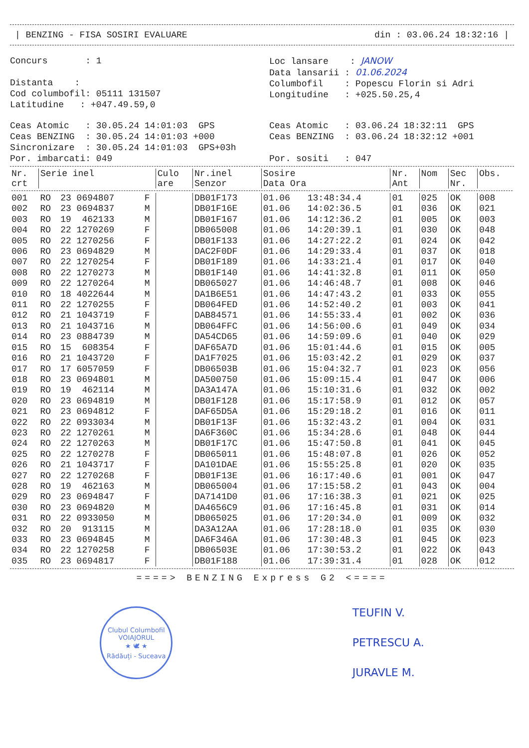| BENZING - FISA SOSIRI EVALUARE din : 03.06.24 18:32:16 |
Concurs : 1
Distanta :
Cod columbofil: 05111 131507
Latitudine : +047.49.59,0
Loc lansare : JANOW
Data lansarii : 01.06.2024
Columbofil : Popescu Florin si Adri
Longitudine : +025.50.25,4
Ceas Atomic : 30.05.24 14:01:03 GPS
Ceas BENZING : 30.05.24 14:01:03 +000
Sincronizare : 30.05.24 14:01:03 GPS+03h
Por. imbarcati: 049
Ceas Atomic : 03.06.24 18:32:11 GPS
Ceas BENZING : 03.06.24 18:32:12 +001
Por. sositi : 047
| Nr. crt | Serie inel | | | Culo are | Nr.inel Senzor | Sosire Data Ora | | Nr. Ant | Nom | Sec Nr. | Obs. |
| --- | --- | --- | --- | --- | --- | --- | --- | --- | --- | --- | --- |
| 001 | RO | 23 0694807 | F | | DB01F173 | 01.06 | 13:48:34.4 | 01 | 025 | OK | 008 |
| 002 | RO | 23 0694837 | M | | DB01F16E | 01.06 | 14:02:36.5 | 01 | 036 | OK | 021 |
| 003 | RO | 19 462133 | M | | DB01F167 | 01.06 | 14:12:36.2 | 01 | 005 | OK | 003 |
| 004 | RO | 22 1270269 | F | | DB065008 | 01.06 | 14:20:39.1 | 01 | 030 | OK | 048 |
| 005 | RO | 22 1270256 | F | | DB01F133 | 01.06 | 14:27:22.2 | 01 | 024 | OK | 042 |
| 006 | RO | 23 0694829 | M | | DAC2F0DF | 01.06 | 14:29:33.4 | 01 | 037 | OK | 018 |
| 007 | RO | 22 1270254 | F | | DB01F189 | 01.06 | 14:33:21.4 | 01 | 017 | OK | 040 |
| 008 | RO | 22 1270273 | M | | DB01F140 | 01.06 | 14:41:32.8 | 01 | 011 | OK | 050 |
| 009 | RO | 22 1270264 | M | | DB065027 | 01.06 | 14:46:48.7 | 01 | 008 | OK | 046 |
| 010 | RO | 18 4022644 | M | | DA1B6E51 | 01.06 | 14:47:43.2 | 01 | 033 | OK | 055 |
| 011 | RO | 22 1270255 | F | | DB064FED | 01.06 | 14:52:40.2 | 01 | 003 | OK | 041 |
| 012 | RO | 21 1043719 | F | | DAB84571 | 01.06 | 14:55:33.4 | 01 | 002 | OK | 036 |
| 013 | RO | 21 1043716 | M | | DB064FFC | 01.06 | 14:56:00.6 | 01 | 049 | OK | 034 |
| 014 | RO | 23 0884739 | M | | DA54CD65 | 01.06 | 14:59:09.6 | 01 | 040 | OK | 029 |
| 015 | RO | 15 608354 | F | | DAF65A7D | 01.06 | 15:01:44.6 | 01 | 015 | OK | 005 |
| 016 | RO | 21 1043720 | F | | DA1F7025 | 01.06 | 15:03:42.2 | 01 | 029 | OK | 037 |
| 017 | RO | 17 6057059 | F | | DB06503B | 01.06 | 15:04:32.7 | 01 | 023 | OK | 056 |
| 018 | RO | 23 0694801 | M | | DA500750 | 01.06 | 15:09:15.4 | 01 | 047 | OK | 006 |
| 019 | RO | 19 462114 | M | | DA3A147A | 01.06 | 15:10:31.6 | 01 | 032 | OK | 002 |
| 020 | RO | 23 0694819 | M | | DB01F128 | 01.06 | 15:17:58.9 | 01 | 012 | OK | 057 |
| 021 | RO | 23 0694812 | F | | DAF65D5A | 01.06 | 15:29:18.2 | 01 | 016 | OK | 011 |
| 022 | RO | 22 0933034 | M | | DB01F13F | 01.06 | 15:32:43.2 | 01 | 004 | OK | 031 |
| 023 | RO | 22 1270261 | M | | DA6F360C | 01.06 | 15:34:28.6 | 01 | 048 | OK | 044 |
| 024 | RO | 22 1270263 | M | | DB01F17C | 01.06 | 15:47:50.8 | 01 | 041 | OK | 045 |
| 025 | RO | 22 1270278 | F | | DB065011 | 01.06 | 15:48:07.8 | 01 | 026 | OK | 052 |
| 026 | RO | 21 1043717 | F | | DA101DAE | 01.06 | 15:55:25.8 | 01 | 020 | OK | 035 |
| 027 | RO | 22 1270268 | F | | DB01F13E | 01.06 | 16:17:40.6 | 01 | 001 | OK | 047 |
| 028 | RO | 19 462163 | M | | DB065004 | 01.06 | 17:15:58.2 | 01 | 043 | OK | 004 |
| 029 | RO | 23 0694847 | F | | DA7141D0 | 01.06 | 17:16:38.3 | 01 | 021 | OK | 025 |
| 030 | RO | 23 0694820 | M | | DA4656C9 | 01.06 | 17:16:45.8 | 01 | 031 | OK | 014 |
| 031 | RO | 22 0933050 | M | | DB065025 | 01.06 | 17:20:34.0 | 01 | 009 | OK | 032 |
| 032 | RO | 20 913115 | M | | DA3A12AA | 01.06 | 17:28:18.0 | 01 | 035 | OK | 030 |
| 033 | RO | 23 0694845 | M | | DA6F346A | 01.06 | 17:30:48.3 | 01 | 045 | OK | 023 |
| 034 | RO | 22 1270258 | F | | DB06503E | 01.06 | 17:30:53.2 | 01 | 022 | OK | 043 |
| 035 | RO | 23 0694817 | F | | DB01F188 | 01.06 | 17:39:31.4 | 01 | 028 | OK | 012 |
====> BENZING Express G2 <====
Clubul Columbofil
VOIAJORUL
★ 🕊 ★
Rădăuți - Suceava
TEUFIN V.
PETRESCU A.
JURAVLE M.